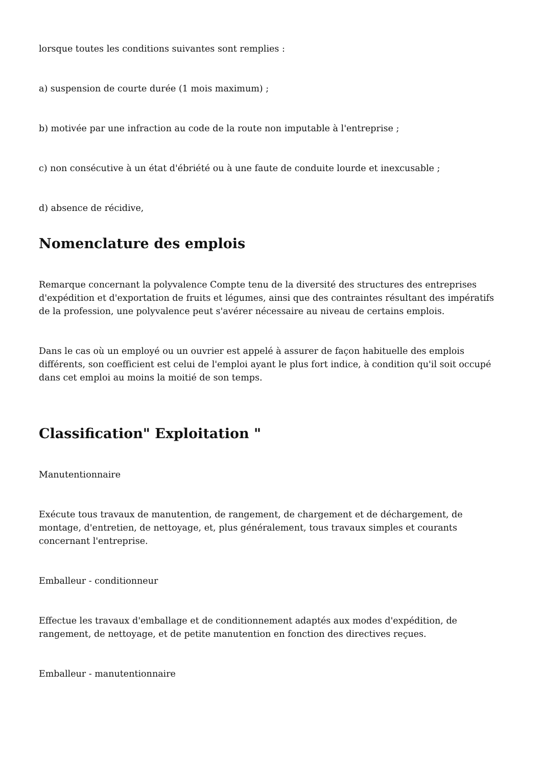lorsque toutes les conditions suivantes sont remplies :
a) suspension de courte durée (1 mois maximum) ;
b) motivée par une infraction au code de la route non imputable à l'entreprise ;
c) non consécutive à un état d'ébriété ou à une faute de conduite lourde et inexcusable ;
d) absence de récidive,
Nomenclature des emplois
Remarque concernant la polyvalence Compte tenu de la diversité des structures des entreprises d'expédition et d'exportation de fruits et légumes, ainsi que des contraintes résultant des impératifs de la profession, une polyvalence peut s'avérer nécessaire au niveau de certains emplois.
Dans le cas où un employé ou un ouvrier est appelé à assurer de façon habituelle des emplois différents, son coefficient est celui de l'emploi ayant le plus fort indice, à condition qu'il soit occupé dans cet emploi au moins la moitié de son temps.
Classification" Exploitation "
Manutentionnaire
Exécute tous travaux de manutention, de rangement, de chargement et de déchargement, de montage, d'entretien, de nettoyage, et, plus généralement, tous travaux simples et courants concernant l'entreprise.
Emballeur - conditionneur
Effectue les travaux d'emballage et de conditionnement adaptés aux modes d'expédition, de rangement, de nettoyage, et de petite manutention en fonction des directives reçues.
Emballeur - manutentionnaire